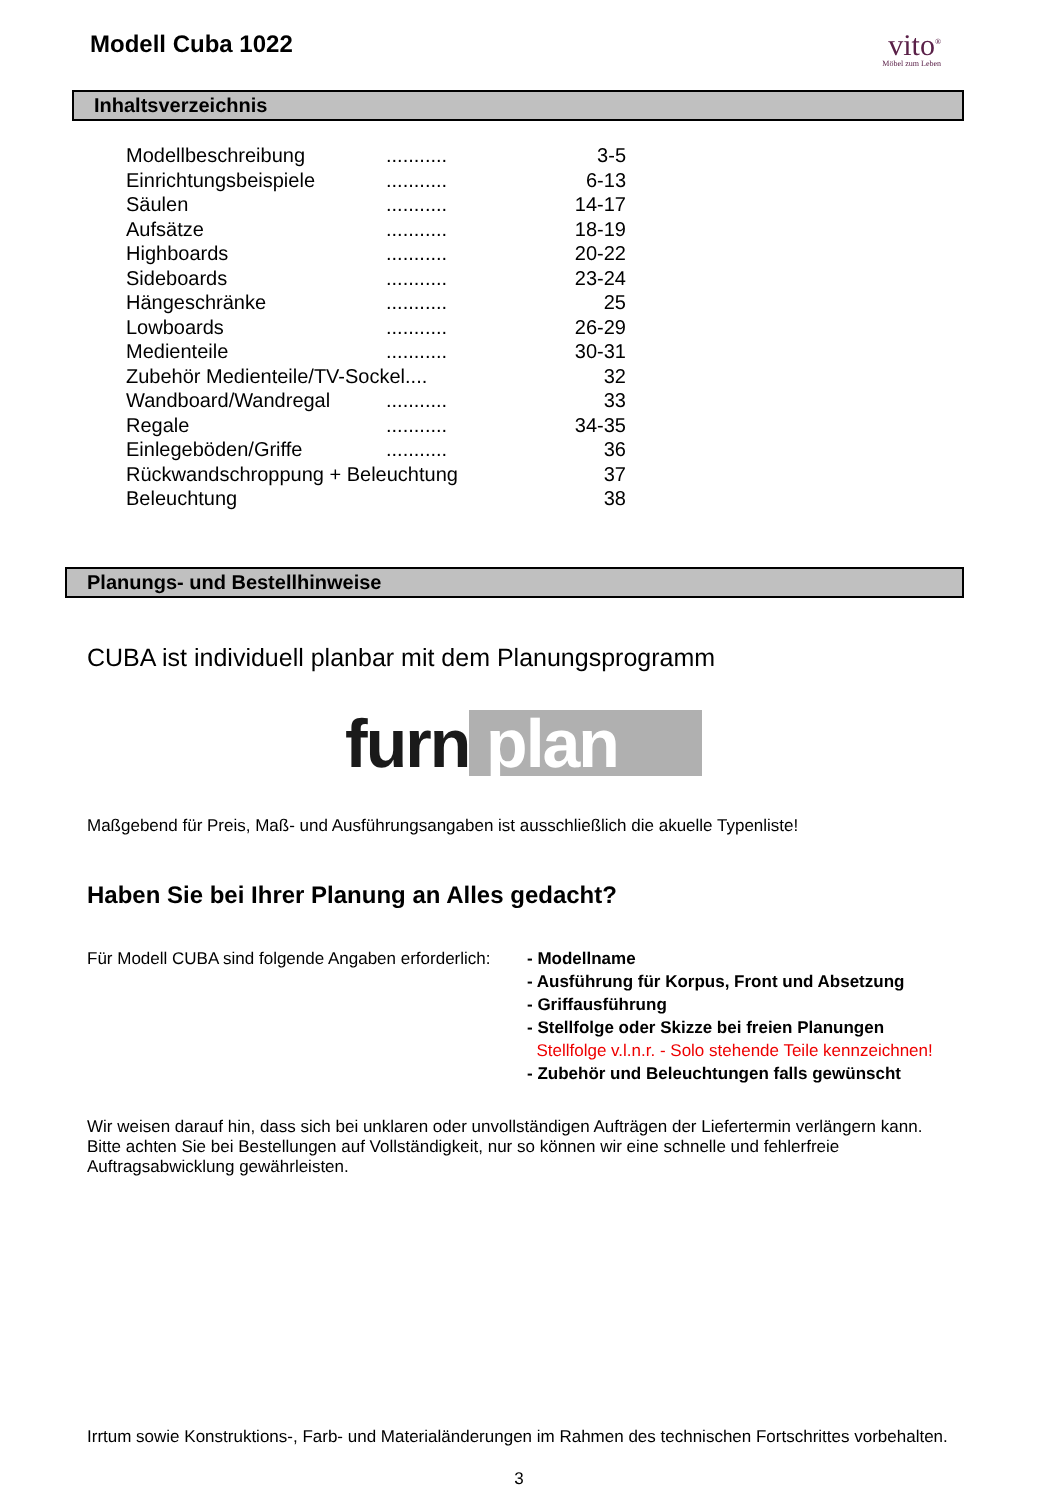Modell Cuba 1022
vito<sup>®</sup>
Möbel zum Leben
Inhaltsverzeichnis
| Modellbeschreibung | ........... | 3-5 |
| Einrichtungsbeispiele | ........... | 6-13 |
| Säulen | ........... | 14-17 |
| Aufsätze | ........... | 18-19 |
| Highboards | ........... | 20-22 |
| Sideboards | ........... | 23-24 |
| Hängeschränke | ........... | 25 |
| Lowboards | ........... | 26-29 |
| Medienteile | ........... | 30-31 |
| Zubehör Medienteile/TV-Sockel.... | | 32 |
| Wandboard/Wandregal | ........... | 33 |
| Regale | ........... | 34-35 |
| Einlegeböden/Griffe | ........... | 36 |
| Rückwandschroppung + Beleuchtung | | 37 |
| Beleuchtung | | 38 |
Planungs- und Bestellhinweise
CUBA ist individuell planbar mit dem Planungsprogramm
furn plan
Maßgebend für Preis, Maß- und Ausführungsangaben ist ausschließlich die akuelle Typenliste!
Haben Sie bei Ihrer Planung an Alles gedacht?
Für Modell CUBA sind folgende Angaben erforderlich:
- Modellname
- Ausführung für Korpus, Front und Absetzung
- Griffausführung
- Stellfolge oder Skizze bei freien Planungen
Stellfolge v.l.n.r. - Solo stehende Teile kennzeichnen!
- Zubehör und Beleuchtungen falls gewünscht
Wir weisen darauf hin, dass sich bei unklaren oder unvollständigen Aufträgen der Liefertermin verlängern kann.
Bitte achten Sie bei Bestellungen auf Vollständigkeit, nur so können wir eine schnelle und fehlerfreie Auftragsabwicklung gewährleisten.
Irrtum sowie Konstruktions-, Farb- und Materialänderungen im Rahmen des technischen Fortschrittes vorbehalten.
3